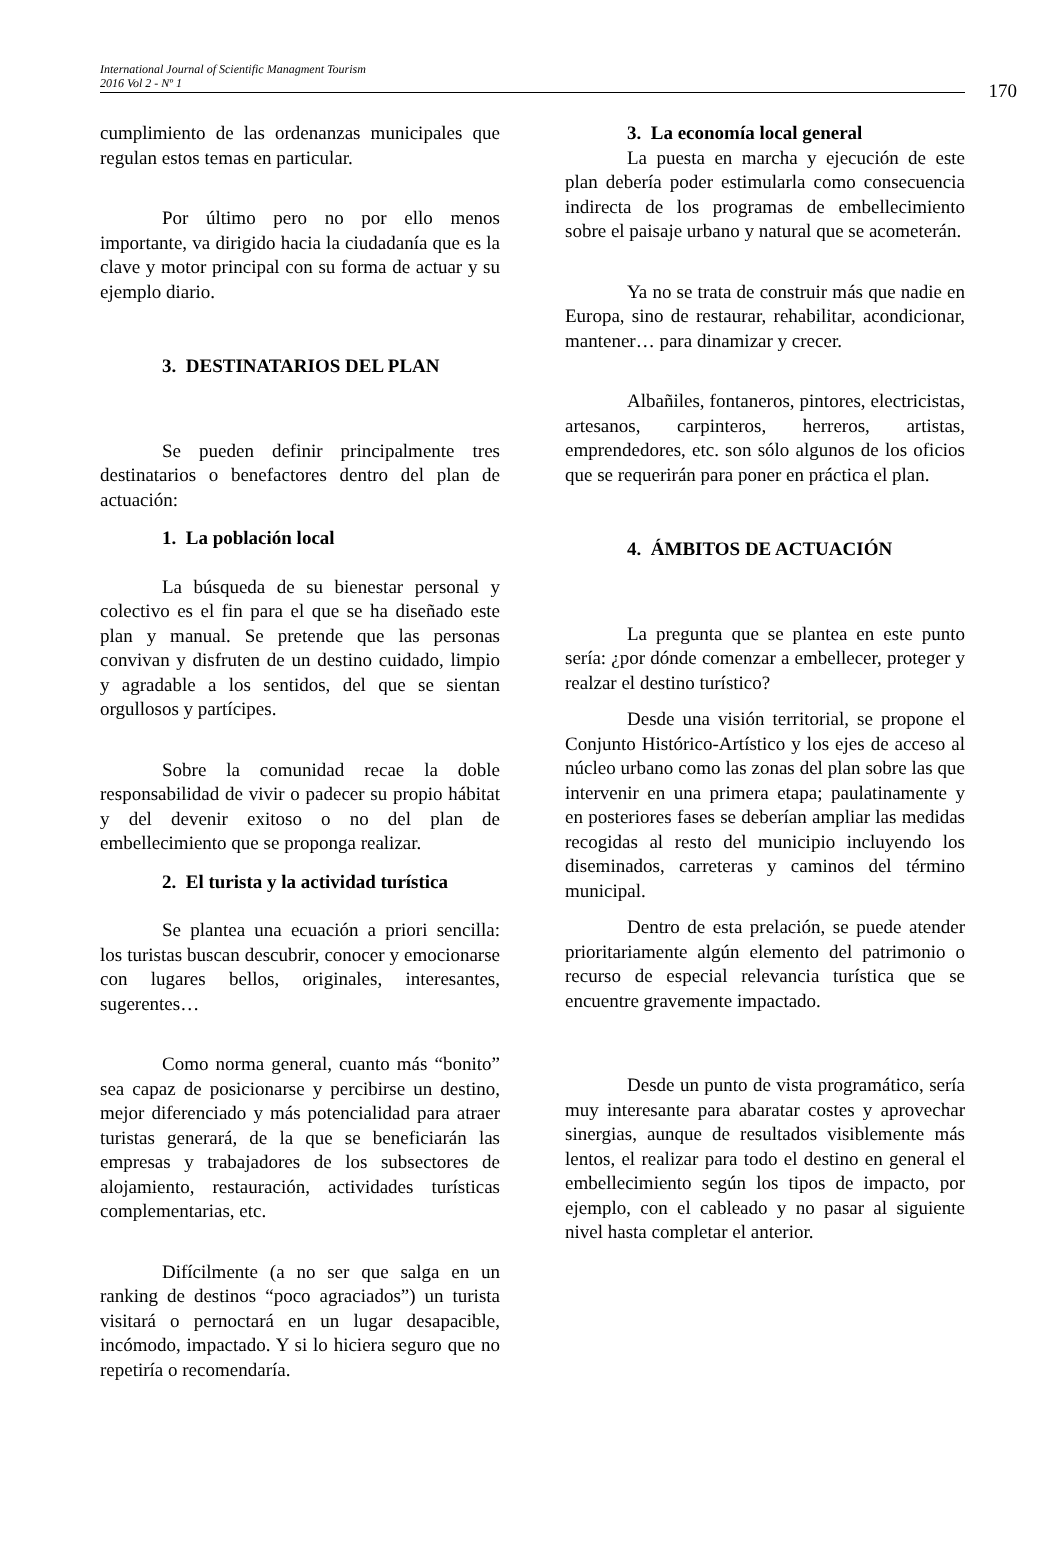International Journal of Scientific Managment Tourism
2016 Vol 2 - Nº 1
170
cumplimiento de las ordenanzas municipales que regulan estos temas en particular.
Por último pero no por ello menos importante, va dirigido hacia la ciudadanía que es la clave y motor principal con su forma de actuar y su ejemplo diario.
3. DESTINATARIOS DEL PLAN
Se pueden definir principalmente tres destinatarios o benefactores dentro del plan de actuación:
1. La población local
La búsqueda de su bienestar personal y colectivo es el fin para el que se ha diseñado este plan y manual. Se pretende que las personas convivan y disfruten de un destino cuidado, limpio y agradable a los sentidos, del que se sientan orgullosos y partícipes.
Sobre la comunidad recae la doble responsabilidad de vivir o padecer su propio hábitat y del devenir exitoso o no del plan de embellecimiento que se proponga realizar.
2. El turista y la actividad turística
Se plantea una ecuación a priori sencilla: los turistas buscan descubrir, conocer y emocionarse con lugares bellos, originales, interesantes, sugerentes…
Como norma general, cuanto más “bonito” sea capaz de posicionarse y percibirse un destino, mejor diferenciado y más potencialidad para atraer turistas generará, de la que se beneficiarán las empresas y trabajadores de los subsectores de alojamiento, restauración, actividades turísticas complementarias, etc.
Difícilmente (a no ser que salga en un ranking de destinos “poco agraciados”) un turista visitará o pernoctará en un lugar desapacible, incómodo, impactado. Y si lo hiciera seguro que no repetiría o recomendaría.
3. La economía local general
La puesta en marcha y ejecución de este plan debería poder estimularla como consecuencia indirecta de los programas de embellecimiento sobre el paisaje urbano y natural que se acometerán.
Ya no se trata de construir más que nadie en Europa, sino de restaurar, rehabilitar, acondicionar, mantener… para dinamizar y crecer.
Albañiles, fontaneros, pintores, electricistas, artesanos, carpinteros, herreros, artistas, emprendedores, etc. son sólo algunos de los oficios que se requerirán para poner en práctica el plan.
4. ÁMBITOS DE ACTUACIÓN
La pregunta que se plantea en este punto sería: ¿por dónde comenzar a embellecer, proteger y realzar el destino turístico?
Desde una visión territorial, se propone el Conjunto Histórico-Artístico y los ejes de acceso al núcleo urbano como las zonas del plan sobre las que intervenir en una primera etapa; paulatinamente y en posteriores fases se deberían ampliar las medidas recogidas al resto del municipio incluyendo los diseminados, carreteras y caminos del término municipal.
Dentro de esta prelación, se puede atender prioritariamente algún elemento del patrimonio o recurso de especial relevancia turística que se encuentre gravemente impactado.
Desde un punto de vista programático, sería muy interesante para abaratar costes y aprovechar sinergias, aunque de resultados visiblemente más lentos, el realizar para todo el destino en general el embellecimiento según los tipos de impacto, por ejemplo, con el cableado y no pasar al siguiente nivel hasta completar el anterior.